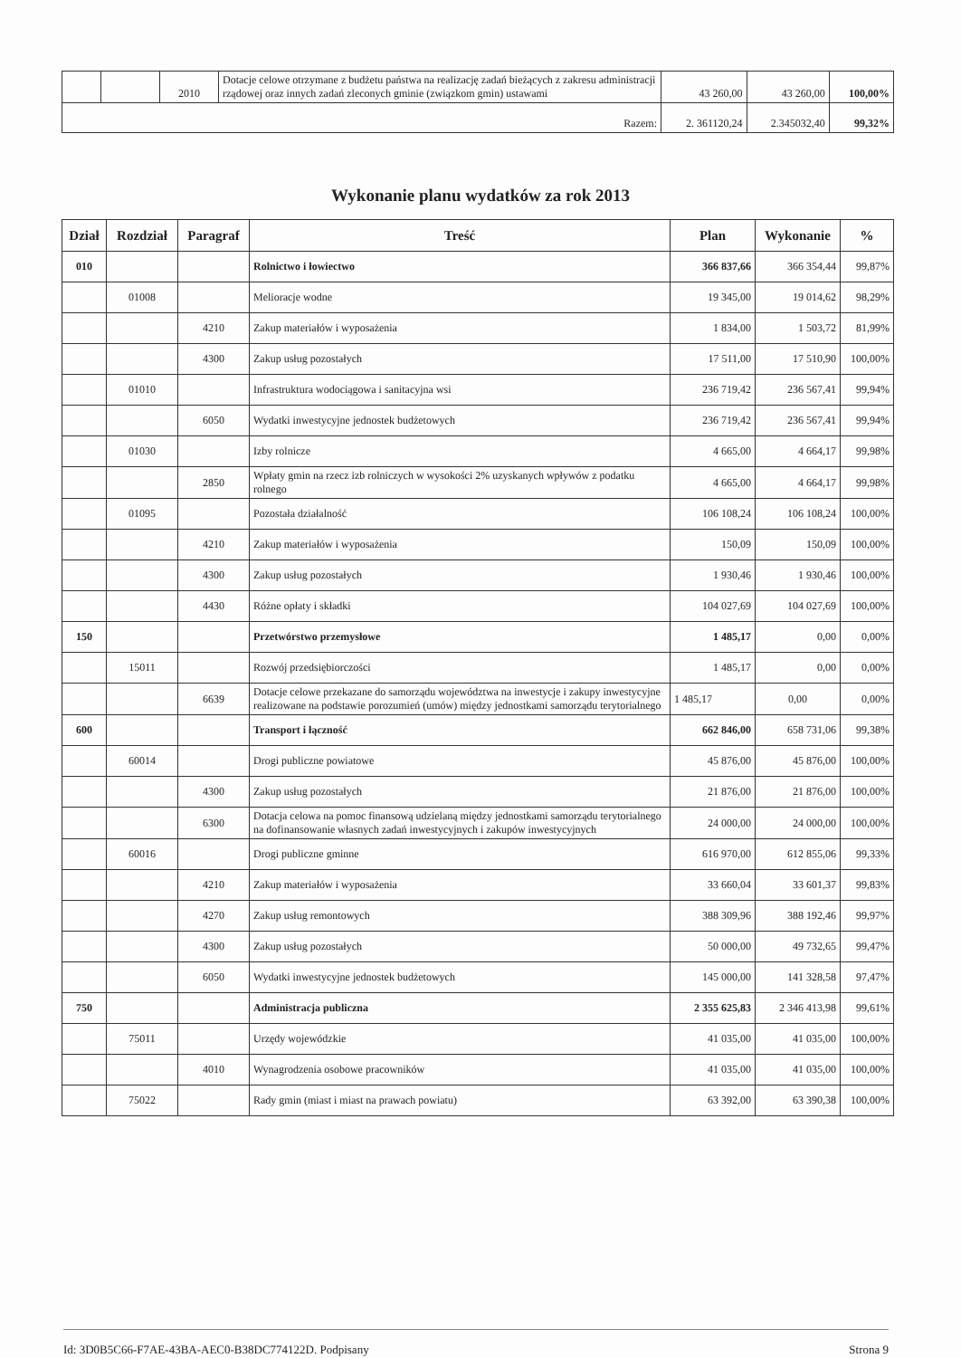| | | 2010 | Dotacje celowe otrzymane z budżetu państwa na realizację zadań bieżących z zakresu administracji rządowej oraz innych zadań zleconych gminie (związkom gmin) ustawami | 43 260,00 | 43 260,00 | 100,00% |
| Razem: | | | | 2. 361120,24 | 2.345032,40 | 99,32% |
Wykonanie planu wydatków za rok 2013
| Dział | Rozdział | Paragraf | Treść | Plan | Wykonanie | % |
| --- | --- | --- | --- | --- | --- | --- |
| 010 | | | Rolnictwo i łowiectwo | 366 837,66 | 366 354,44 | 99,87% |
| | 01008 | | Melioracje wodne | 19 345,00 | 19 014,62 | 98,29% |
| | | 4210 | Zakup materiałów i wyposażenia | 1 834,00 | 1 503,72 | 81,99% |
| | | 4300 | Zakup usług pozostałych | 17 511,00 | 17 510,90 | 100,00% |
| | 01010 | | Infrastruktura wodociągowa i sanitacyjna wsi | 236 719,42 | 236 567,41 | 99,94% |
| | | 6050 | Wydatki inwestycyjne jednostek budżetowych | 236 719,42 | 236 567,41 | 99,94% |
| | 01030 | | Izby rolnicze | 4 665,00 | 4 664,17 | 99,98% |
| | | 2850 | Wpłaty gmin na rzecz izb rolniczych w wysokości 2% uzyskanych wpływów z podatku rolnego | 4 665,00 | 4 664,17 | 99,98% |
| | 01095 | | Pozostała działalność | 106 108,24 | 106 108,24 | 100,00% |
| | | 4210 | Zakup materiałów i wyposażenia | 150,09 | 150,09 | 100,00% |
| | | 4300 | Zakup usług pozostałych | 1 930,46 | 1 930,46 | 100,00% |
| | | 4430 | Różne opłaty i składki | 104 027,69 | 104 027,69 | 100,00% |
| 150 | | | Przetwórstwo przemysłowe | 1 485,17 | 0,00 | 0,00% |
| | 15011 | | Rozwój przedsiębiorczości | 1 485,17 | 0,00 | 0,00% |
| | | 6639 | Dotacje celowe przekazane do samorządu województwa na inwestycje i zakupy inwestycyjne realizowane na podstawie porozumień (umów) między jednostkami samorządu terytorialnego | 1 485,17 | 0,00 | 0,00% |
| 600 | | | Transport i łączność | 662 846,00 | 658 731,06 | 99,38% |
| | 60014 | | Drogi publiczne powiatowe | 45 876,00 | 45 876,00 | 100,00% |
| | | 4300 | Zakup usług pozostałych | 21 876,00 | 21 876,00 | 100,00% |
| | | 6300 | Dotacja celowa na pomoc finansową udzielaną między jednostkami samorządu terytorialnego na dofinansowanie własnych zadań inwestycyjnych i zakupów inwestycyjnych | 24 000,00 | 24 000,00 | 100,00% |
| | 60016 | | Drogi publiczne gminne | 616 970,00 | 612 855,06 | 99,33% |
| | | 4210 | Zakup materiałów i wyposażenia | 33 660,04 | 33 601,37 | 99,83% |
| | | 4270 | Zakup usług remontowych | 388 309,96 | 388 192,46 | 99,97% |
| | | 4300 | Zakup usług pozostałych | 50 000,00 | 49 732,65 | 99,47% |
| | | 6050 | Wydatki inwestycyjne jednostek budżetowych | 145 000,00 | 141 328,58 | 97,47% |
| 750 | | | Administracja publiczna | 2 355 625,83 | 2 346 413,98 | 99,61% |
| | 75011 | | Urzędy wojewódzkie | 41 035,00 | 41 035,00 | 100,00% |
| | | 4010 | Wynagrodzenia osobowe pracowników | 41 035,00 | 41 035,00 | 100,00% |
| | 75022 | | Rady gmin (miast i miast na prawach powiatu) | 63 392,00 | 63 390,38 | 100,00% |
Id: 3D0B5C66-F7AE-43BA-AEC0-B38DC774122D. Podpisany Strona 9